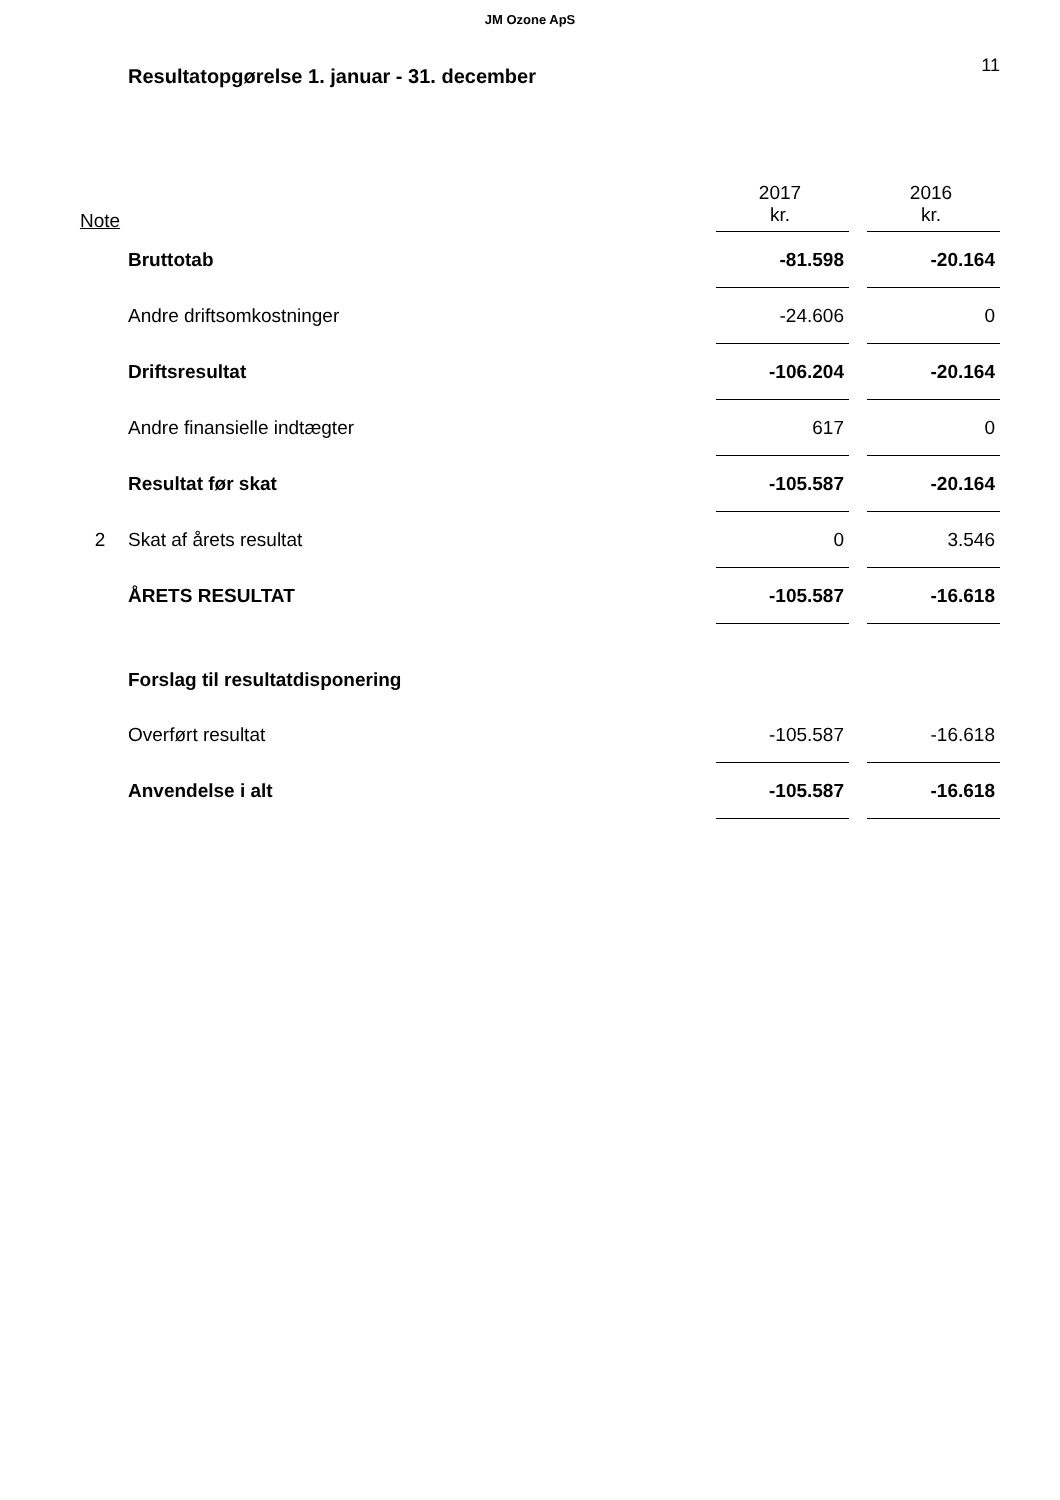JM Ozone ApS
Resultatopgørelse 1. januar - 31. december
11
| Note | | 2017 kr. | | 2016 kr. |
| | Bruttotab | -81.598 | | -20.164 |
| | Andre driftsomkostninger | -24.606 | | 0 |
| | Driftsresultat | -106.204 | | -20.164 |
| | Andre finansielle indtægter | 617 | | 0 |
| | Resultat før skat | -105.587 | | -20.164 |
| 2 | Skat af årets resultat | 0 | | 3.546 |
| | ÅRETS RESULTAT | -105.587 | | -16.618 |
| | Forslag til resultatdisponering | | | |
| | Overført resultat | -105.587 | | -16.618 |
| | Anvendelse i alt | -105.587 | | -16.618 |